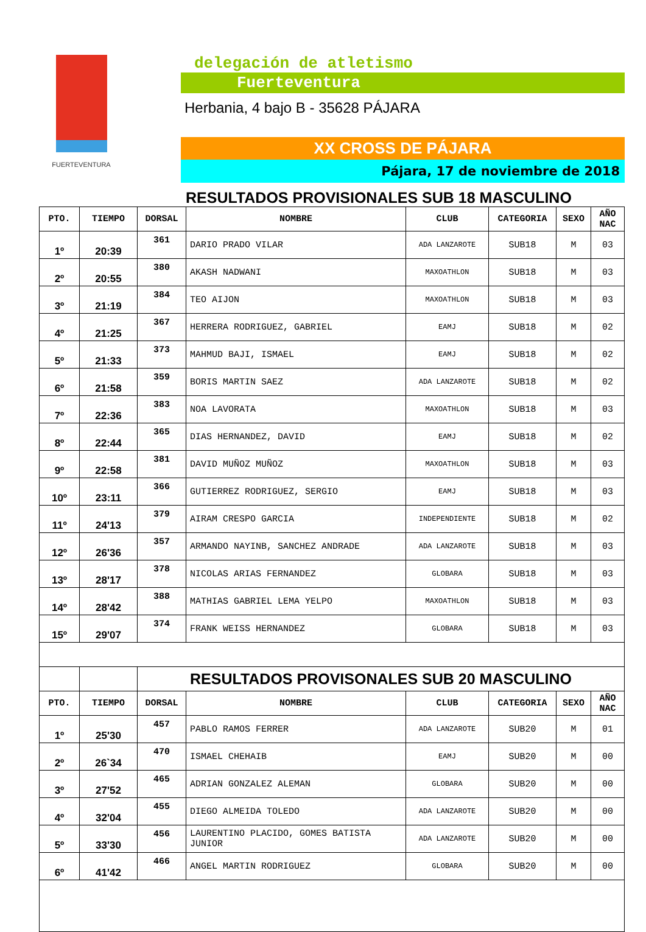FUERTEVENTURA
delegación de atletismo
Fuerteventura
Herbania, 4 bajo B - 35628 PÁJARA
XX CROSS DE PÁJARA
Pájara, 17 de noviembre de 2018
RESULTADOS PROVISIONALES SUB 18 MASCULINO
| PTO. | TIEMPO | DORSAL | NOMBRE | CLUB | CATEGORIA | SEXO | AÑO NAC |
| --- | --- | --- | --- | --- | --- | --- | --- |
| 1º | 20:39 | 361 | DARIO PRADO VILAR | ADA LANZAROTE | SUB18 | M | 03 |
| 2º | 20:55 | 380 | AKASH NADWANI | MAXOATHLON | SUB18 | M | 03 |
| 3º | 21:19 | 384 | TEO AIJON | MAXOATHLON | SUB18 | M | 03 |
| 4º | 21:25 | 367 | HERRERA RODRIGUEZ, GABRIEL | EAMJ | SUB18 | M | 02 |
| 5º | 21:33 | 373 | MAHMUD BAJI, ISMAEL | EAMJ | SUB18 | M | 02 |
| 6º | 21:58 | 359 | BORIS MARTIN SAEZ | ADA LANZAROTE | SUB18 | M | 02 |
| 7º | 22:36 | 383 | NOA LAVORATA | MAXOATHLON | SUB18 | M | 03 |
| 8º | 22:44 | 365 | DIAS HERNANDEZ, DAVID | EAMJ | SUB18 | M | 02 |
| 9º | 22:58 | 381 | DAVID MUÑOZ MUÑOZ | MAXOATHLON | SUB18 | M | 03 |
| 10º | 23:11 | 366 | GUTIERREZ RODRIGUEZ, SERGIO | EAMJ | SUB18 | M | 03 |
| 11º | 24'13 | 379 | AIRAM CRESPO GARCIA | INDEPENDIENTE | SUB18 | M | 02 |
| 12º | 26'36 | 357 | ARMANDO NAYINB, SANCHEZ ANDRADE | ADA LANZAROTE | SUB18 | M | 03 |
| 13º | 28'17 | 378 | NICOLAS ARIAS FERNANDEZ | GLOBARA | SUB18 | M | 03 |
| 14º | 28'42 | 388 | MATHIAS GABRIEL LEMA YELPO | MAXOATHLON | SUB18 | M | 03 |
| 15º | 29'07 | 374 | FRANK WEISS HERNANDEZ | GLOBARA | SUB18 | M | 03 |
| | | RESULTADOS PROVISONALES SUB 20 MASCULINO | | | | | |
| PTO. | TIEMPO | DORSAL | NOMBRE | CLUB | CATEGORIA | SEXO | AÑO NAC |
| 1º | 25'30 | 457 | PABLO RAMOS FERRER | ADA LANZAROTE | SUB20 | M | 01 |
| 2º | 26`34 | 470 | ISMAEL CHEHAIB | EAMJ | SUB20 | M | 00 |
| 3º | 27'52 | 465 | ADRIAN GONZALEZ ALEMAN | GLOBARA | SUB20 | M | 00 |
| 4º | 32'04 | 455 | DIEGO ALMEIDA TOLEDO | ADA LANZAROTE | SUB20 | M | 00 |
| 5º | 33'30 | 456 | LAURENTINO PLACIDO, GOMES BATISTA JUNIOR | ADA LANZAROTE | SUB20 | M | 00 |
| 6º | 41'42 | 466 | ANGEL MARTIN RODRIGUEZ | GLOBARA | SUB20 | M | 00 |